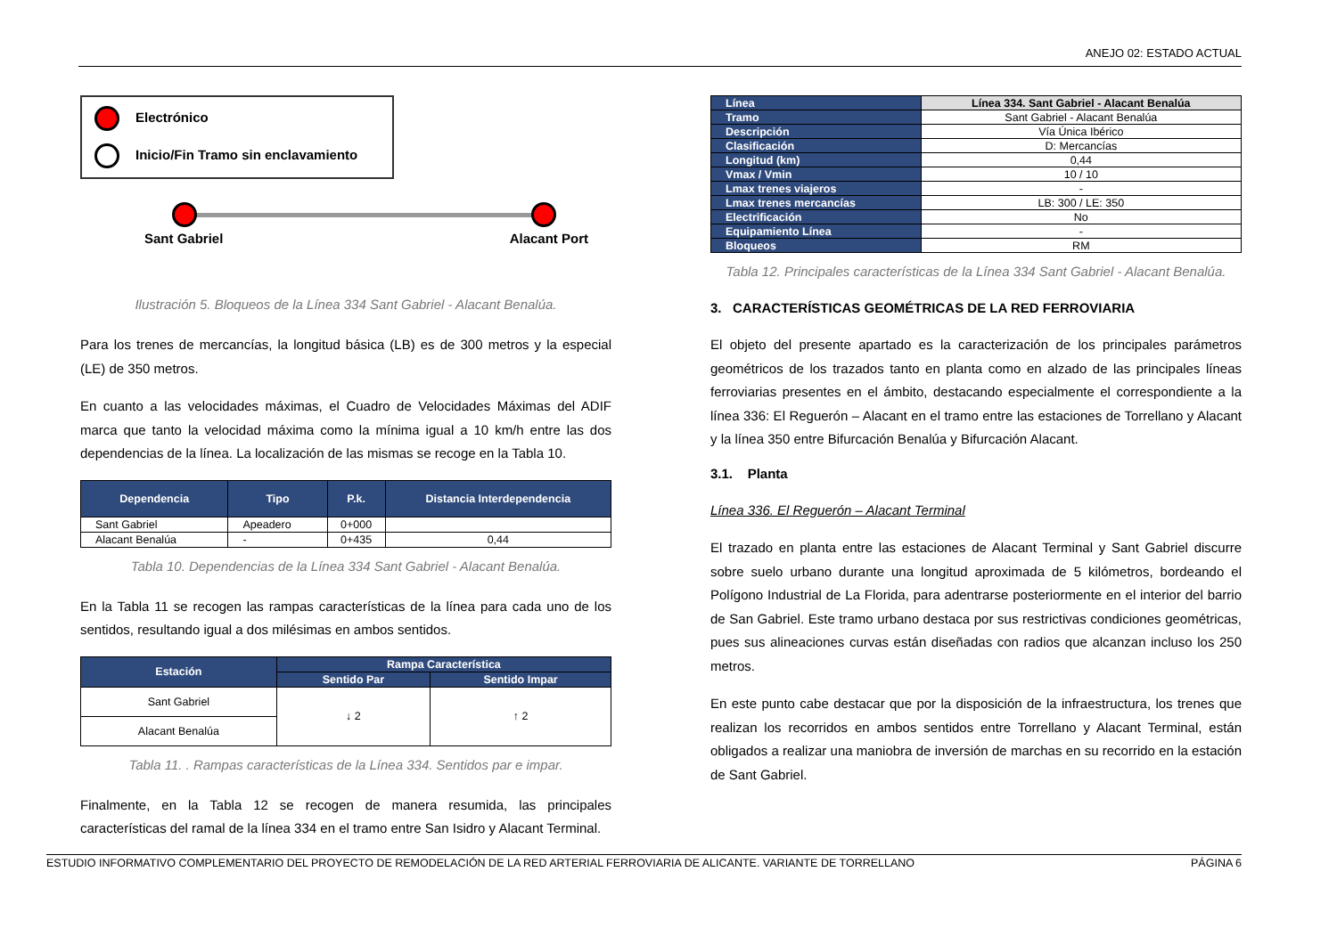ANEJO 02: ESTADO ACTUAL
Electrónico
Inicio/Fin Tramo sin enclavamiento
Sant Gabriel Alacant Port
Ilustración 5. Bloqueos de la Línea 334 Sant Gabriel - Alacant Benalúa.
Para los trenes de mercancías, la longitud básica (LB) es de 300 metros y la especial (LE) de 350 metros.
En cuanto a las velocidades máximas, el Cuadro de Velocidades Máximas del ADIF marca que tanto la velocidad máxima como la mínima igual a 10 km/h entre las dos dependencias de la línea. La localización de las mismas se recoge en la Tabla 10.
| Dependencia | Tipo | P.k. | Distancia Interdependencia |
| --- | --- | --- | --- |
| Sant Gabriel | Apeadero | 0+000 | |
| Alacant Benalúa | - | 0+435 | 0,44 |
Tabla 10. Dependencias de la Línea 334 Sant Gabriel - Alacant Benalúa.
En la Tabla 11 se recogen las rampas características de la línea para cada uno de los sentidos, resultando igual a dos milésimas en ambos sentidos.
| Estación | Rampa Característica | |
| --- | --- | --- |
| | Sentido Par | Sentido Impar |
| Sant Gabriel | ↓ 2 | ↑ 2 |
| Alacant Benalúa | | |
Tabla 11. . Rampas características de la Línea 334. Sentidos par e impar.
Finalmente, en la Tabla 12 se recogen de manera resumida, las principales características del ramal de la línea 334 en el tramo entre San Isidro y Alacant Terminal.
| Línea | Línea 334. Sant Gabriel - Alacant Benalúa |
| Tramo | Sant Gabriel - Alacant Benalúa |
| Descripción | Vía Única Ibérico |
| Clasificación | D: Mercancías |
| Longitud (km) | 0,44 |
| Vmax / Vmin | 10 / 10 |
| Lmax trenes viajeros | - |
| Lmax trenes mercancías | LB: 300 / LE: 350 |
| Electrificación | No |
| Equipamiento Línea | - |
| Bloqueos | RM |
Tabla 12. Principales características de la Línea 334 Sant Gabriel - Alacant Benalúa.
3. CARACTERÍSTICAS GEOMÉTRICAS DE LA RED FERROVIARIA
El objeto del presente apartado es la caracterización de los principales parámetros geométricos de los trazados tanto en planta como en alzado de las principales líneas ferroviarias presentes en el ámbito, destacando especialmente el correspondiente a la línea 336: El Reguerón – Alacant en el tramo entre las estaciones de Torrellano y Alacant y la línea 350 entre Bifurcación Benalúa y Bifurcación Alacant.
3.1. Planta
Línea 336. El Reguerón – Alacant Terminal
El trazado en planta entre las estaciones de Alacant Terminal y Sant Gabriel discurre sobre suelo urbano durante una longitud aproximada de 5 kilómetros, bordeando el Polígono Industrial de La Florida, para adentrarse posteriormente en el interior del barrio de San Gabriel. Este tramo urbano destaca por sus restrictivas condiciones geométricas, pues sus alineaciones curvas están diseñadas con radios que alcanzan incluso los 250 metros.
En este punto cabe destacar que por la disposición de la infraestructura, los trenes que realizan los recorridos en ambos sentidos entre Torrellano y Alacant Terminal, están obligados a realizar una maniobra de inversión de marchas en su recorrido en la estación de Sant Gabriel.
ESTUDIO INFORMATIVO COMPLEMENTARIO DEL PROYECTO DE REMODELACIÓN DE LA RED ARTERIAL FERROVIARIA DE ALICANTE. VARIANTE DE TORRELLANO PÁGINA 6